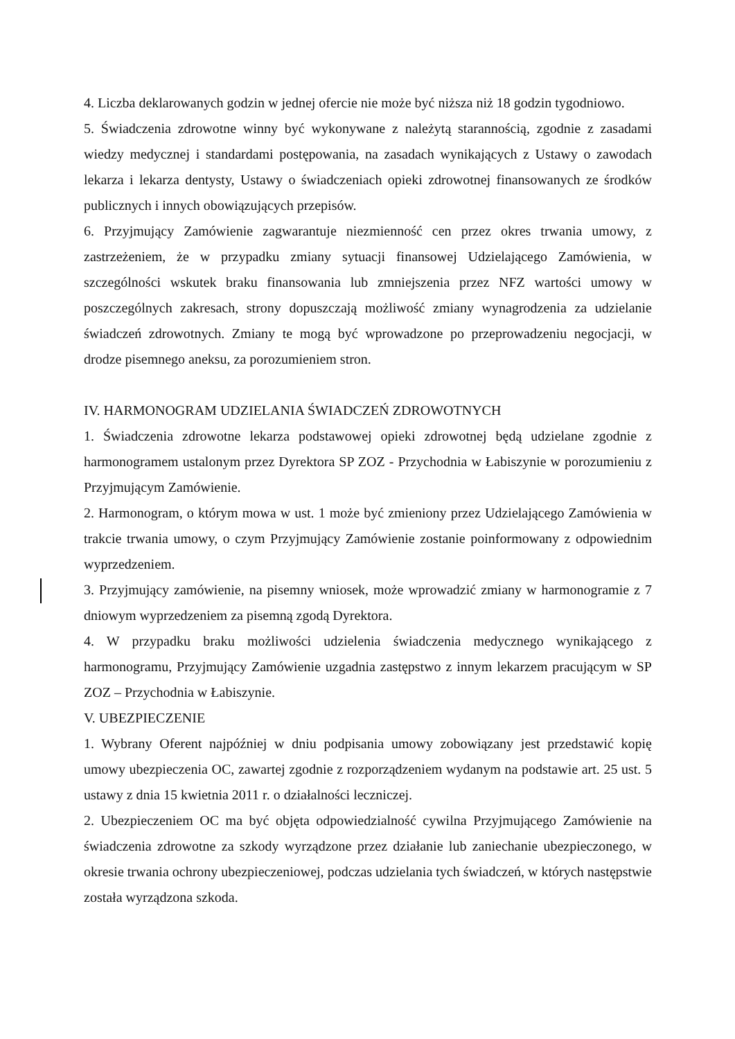4. Liczba deklarowanych godzin w jednej ofercie nie może być niższa niż 18 godzin tygodniowo.
5. Świadczenia zdrowotne winny być wykonywane z należytą starannością, zgodnie z zasadami wiedzy medycznej i standardami postępowania, na zasadach wynikających z Ustawy o zawodach lekarza i lekarza dentysty, Ustawy o świadczeniach opieki zdrowotnej finansowanych ze środków publicznych i innych obowiązujących przepisów.
6. Przyjmujący Zamówienie zagwarantuje niezmienność cen przez okres trwania umowy, z zastrzeżeniem, że w przypadku zmiany sytuacji finansowej Udzielającego Zamówienia, w szczególności wskutek braku finansowania lub zmniejszenia przez NFZ wartości umowy w poszczególnych zakresach, strony dopuszczają możliwość zmiany wynagrodzenia za udzielanie świadczeń zdrowotnych. Zmiany te mogą być wprowadzone po przeprowadzeniu negocjacji, w drodze pisemnego aneksu, za porozumieniem stron.
IV. HARMONOGRAM UDZIELANIA ŚWIADCZEŃ ZDROWOTNYCH
1. Świadczenia zdrowotne lekarza podstawowej opieki zdrowotnej będą udzielane zgodnie z harmonogramem ustalonym przez Dyrektora SP ZOZ - Przychodnia w Łabiszynie w porozumieniu z Przyjmującym Zamówienie.
2. Harmonogram, o którym mowa w ust. 1 może być zmieniony przez Udzielającego Zamówienia w trakcie trwania umowy, o czym Przyjmujący Zamówienie zostanie poinformowany z odpowiednim wyprzedzeniem.
3. Przyjmujący zamówienie, na pisemny wniosek, może wprowadzić zmiany w harmonogramie z 7 dniowym wyprzedzeniem za pisemną zgodą Dyrektora.
4. W przypadku braku możliwości udzielenia świadczenia medycznego wynikającego z harmonogramu, Przyjmujący Zamówienie uzgadnia zastępstwo z innym lekarzem pracującym w SP ZOZ – Przychodnia w Łabiszynie.
V. UBEZPIECZENIE
1. Wybrany Oferent najpóźniej w dniu podpisania umowy zobowiązany jest przedstawić kopię umowy ubezpieczenia OC, zawartej zgodnie z rozporządzeniem wydanym na podstawie art. 25 ust. 5 ustawy z dnia 15 kwietnia 2011 r. o działalności leczniczej.
2. Ubezpieczeniem OC ma być objęta odpowiedzialność cywilna Przyjmującego Zamówienie na świadczenia zdrowotne za szkody wyrządzone przez działanie lub zaniechanie ubezpieczonego, w okresie trwania ochrony ubezpieczeniowej, podczas udzielania tych świadczeń, w których następstwie została wyrządzona szkoda.